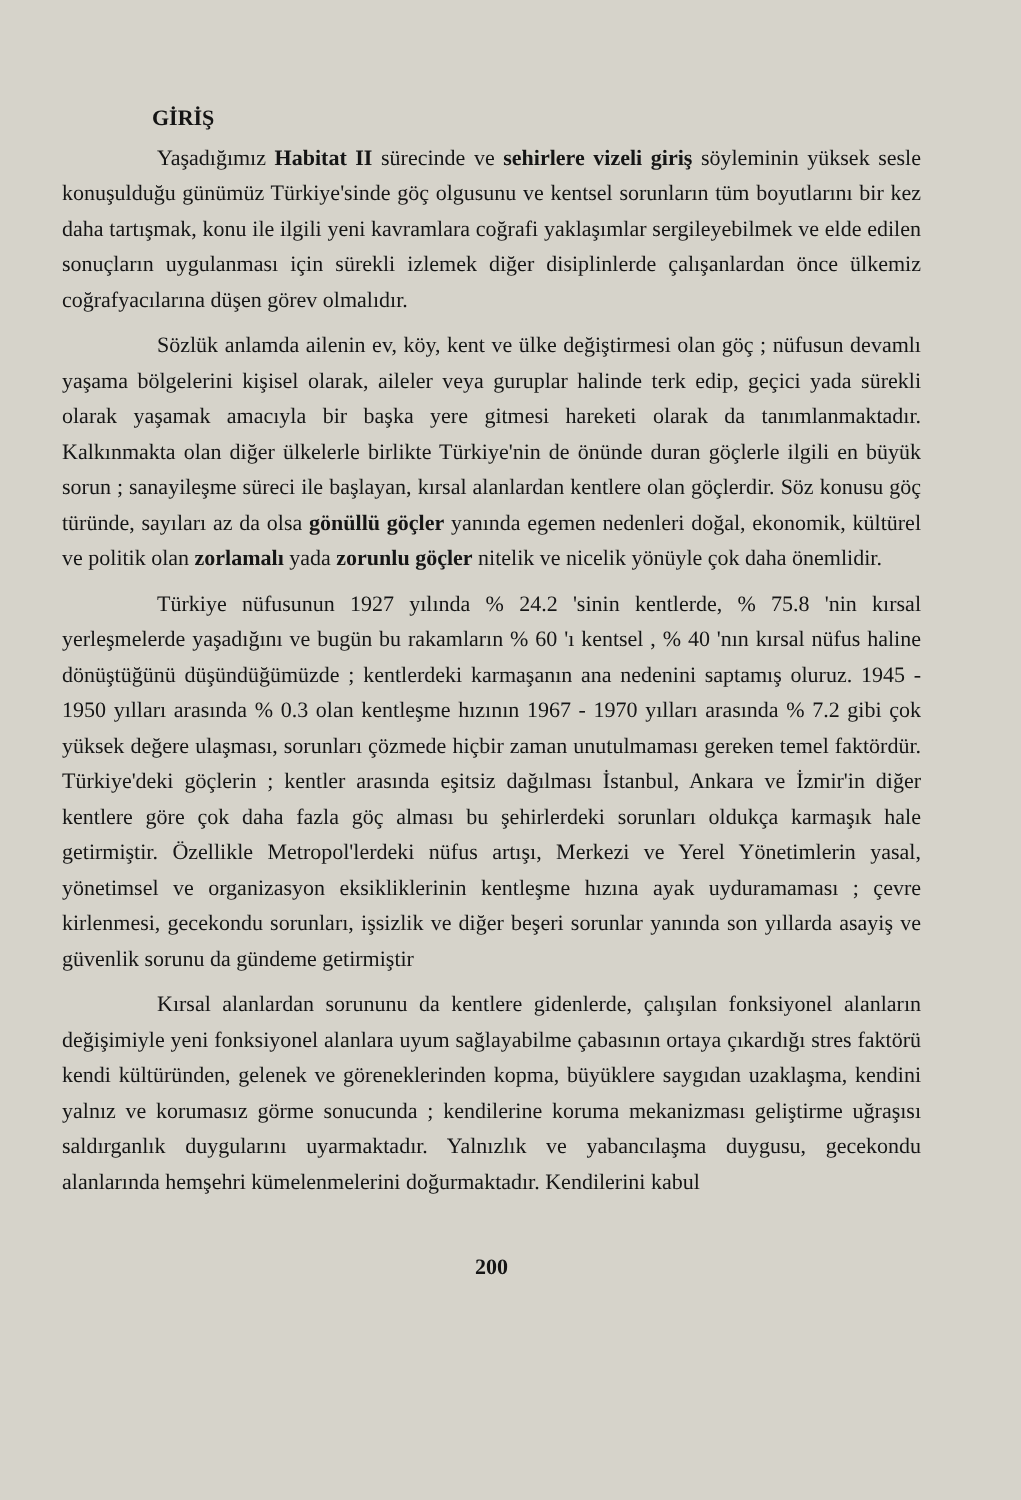GİRİŞ
Yaşadığımız Habitat II sürecinde ve sehirlere vizeli giriş söyleminin yüksek sesle konuşulduğu günümüz Türkiye'sinde göç olgusunu ve kentsel sorunların tüm boyutlarını bir kez daha tartışmak, konu ile ilgili yeni kavramlara coğrafi yaklaşımlar sergileyebilmek ve elde edilen sonuçların uygulanması için sürekli izlemek diğer disiplinlerde çalışanlardan önce ülkemiz coğrafyacılarına düşen görev olmalıdır.
Sözlük anlamda ailenin ev, köy, kent ve ülke değiştirmesi olan göç ; nüfusun devamlı yaşama bölgelerini kişisel olarak, aileler veya guruplar halinde terk edip, geçici yada sürekli olarak yaşamak amacıyla bir başka yere gitmesi hareketi olarak da tanımlanmaktadır. Kalkınmakta olan diğer ülkelerle birlikte Türkiye'nin de önünde duran göçlerle ilgili en büyük sorun ; sanayileşme süreci ile başlayan, kırsal alanlardan kentlere olan göçlerdir. Söz konusu göç türünde, sayıları az da olsa gönüllü göçler yanında egemen nedenleri doğal, ekonomik, kültürel ve politik olan zorlamalı yada zorunlu göçler nitelik ve nicelik yönüyle çok daha önemlidir.
Türkiye nüfusunun 1927 yılında % 24.2 'sinin kentlerde, % 75.8 'nin kırsal yerleşmelerde yaşadığını ve bugün bu rakamların % 60 'ı kentsel , % 40 'nın kırsal nüfus haline dönüştüğünü düşündüğümüzde ; kentlerdeki karmaşanın ana nedenini saptamış oluruz. 1945 - 1950 yılları arasında % 0.3 olan kentleşme hızının 1967 - 1970 yılları arasında % 7.2 gibi çok yüksek değere ulaşması, sorunları çözmede hiçbir zaman unutulmaması gereken temel faktördür. Türkiye'deki göçlerin ; kentler arasında eşitsiz dağılması İstanbul, Ankara ve İzmir'in diğer kentlere göre çok daha fazla göç alması bu şehirlerdeki sorunları oldukça karmaşık hale getirmiştir. Özellikle Metropol'lerdeki nüfus artışı, Merkezi ve Yerel Yönetimlerin yasal, yönetimsel ve organizasyon eksikliklerinin kentleşme hızına ayak uyduramaması ; çevre kirlenmesi, gecekondu sorunları, işsizlik ve diğer beşeri sorunlar yanında son yıllarda asayiş ve güvenlik sorunu da gündeme getirmiştir
Kırsal alanlardan sorununu da kentlere gidenlerde, çalışılan fonksiyonel alanların değişimiyle yeni fonksiyonel alanlara uyum sağlayabilme çabasının ortaya çıkardığı stres faktörü kendi kültüründen, gelenek ve göreneklerinden kopma, büyüklere saygıdan uzaklaşma, kendini yalnız ve korumasız görme sonucunda ; kendilerine koruma mekanizması geliştirme uğraşısı saldırganlık duygularını uyarmaktadır. Yalnızlık ve yabancılaşma duygusu, gecekondu alanlarında hemşehri kümelenmelerini doğurmaktadır. Kendilerini kabul
200